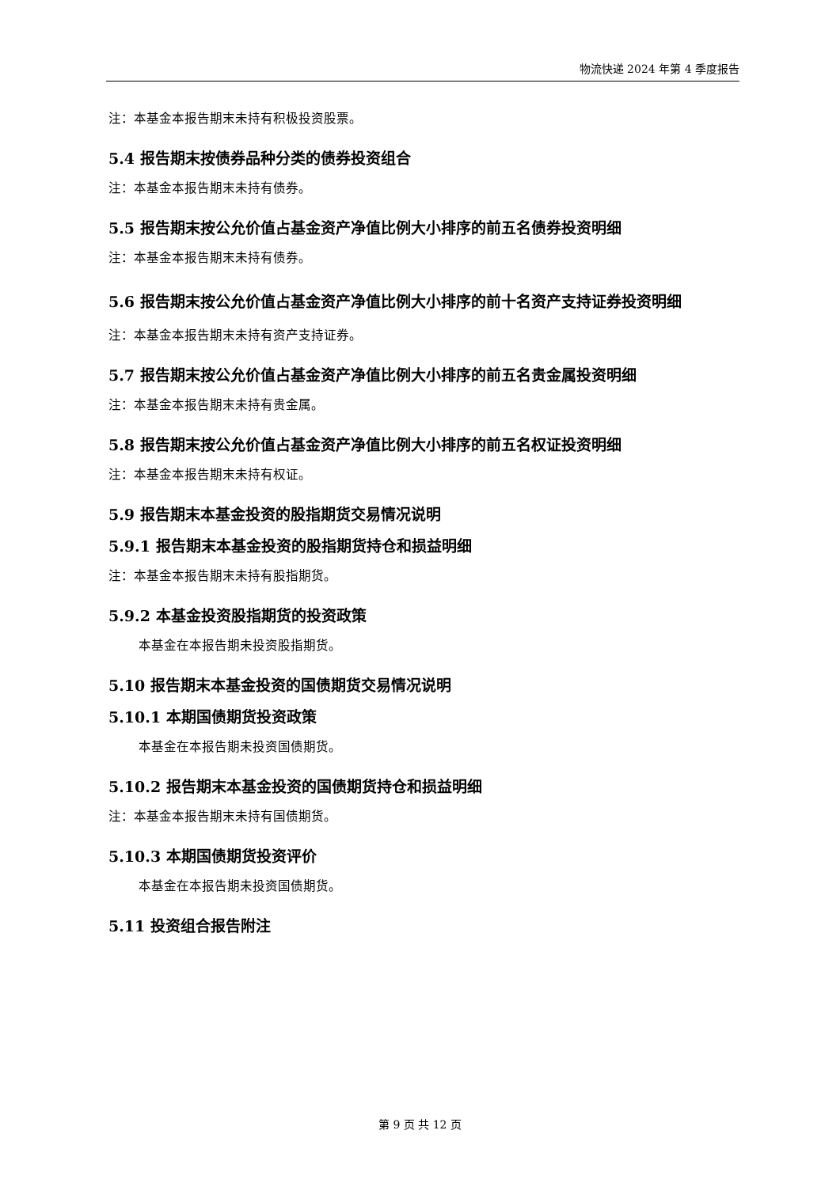物流快递 2024 年第 4 季度报告
注：本基金本报告期末未持有积极投资股票。
5.4 报告期末按债券品种分类的债券投资组合
注：本基金本报告期末未持有债券。
5.5 报告期末按公允价值占基金资产净值比例大小排序的前五名债券投资明细
注：本基金本报告期末未持有债券。
5.6 报告期末按公允价值占基金资产净值比例大小排序的前十名资产支持证券投资明细
注：本基金本报告期末未持有资产支持证券。
5.7 报告期末按公允价值占基金资产净值比例大小排序的前五名贵金属投资明细
注：本基金本报告期末未持有贵金属。
5.8 报告期末按公允价值占基金资产净值比例大小排序的前五名权证投资明细
注：本基金本报告期末未持有权证。
5.9 报告期末本基金投资的股指期货交易情况说明
5.9.1 报告期末本基金投资的股指期货持仓和损益明细
注：本基金本报告期末未持有股指期货。
5.9.2 本基金投资股指期货的投资政策
本基金在本报告期未投资股指期货。
5.10 报告期末本基金投资的国债期货交易情况说明
5.10.1 本期国债期货投资政策
本基金在本报告期未投资国债期货。
5.10.2 报告期末本基金投资的国债期货持仓和损益明细
注：本基金本报告期末未持有国债期货。
5.10.3 本期国债期货投资评价
本基金在本报告期未投资国债期货。
5.11 投资组合报告附注
第 9 页 共 12 页